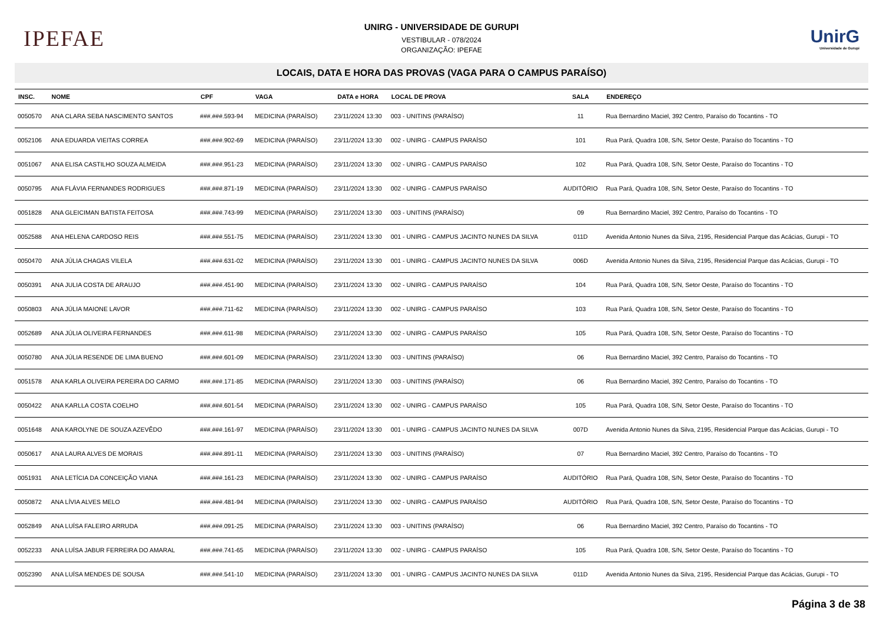IPEFAE
UNIRG - UNIVERSIDADE DE GURUPI
VESTIBULAR - 078/2024
ORGANIZAÇÃO: IPEFAE
UnirG
Universidade de Gurupi
LOCAIS, DATA E HORA DAS PROVAS (VAGA PARA O CAMPUS PARAÍSO)
| INSC. | NOME | CPF | VAGA | DATA e HORA | LOCAL DE PROVA | SALA | ENDEREÇO |
| --- | --- | --- | --- | --- | --- | --- | --- |
| 0050570 | ANA CLARA SEBA NASCIMENTO SANTOS | ###.###.593-94 | MEDICINA (PARAÍSO) | 23/11/2024 13:30 | 003 - UNITINS (PARAÍSO) | 11 | Rua Bernardino Maciel, 392 Centro, Paraíso do Tocantins - TO |
| 0052106 | ANA EDUARDA VIEITAS CORREA | ###.###.902-69 | MEDICINA (PARAÍSO) | 23/11/2024 13:30 | 002 - UNIRG - CAMPUS PARAÍSO | 101 | Rua Pará, Quadra 108, S/N, Setor Oeste, Paraíso do Tocantins - TO |
| 0051067 | ANA ELISA CASTILHO SOUZA ALMEIDA | ###.###.951-23 | MEDICINA (PARAÍSO) | 23/11/2024 13:30 | 002 - UNIRG - CAMPUS PARAÍSO | 102 | Rua Pará, Quadra 108, S/N, Setor Oeste, Paraíso do Tocantins - TO |
| 0050795 | ANA FLÁVIA FERNANDES RODRIGUES | ###.###.871-19 | MEDICINA (PARAÍSO) | 23/11/2024 13:30 | 002 - UNIRG - CAMPUS PARAÍSO | AUDITÓRIO | Rua Pará, Quadra 108, S/N, Setor Oeste, Paraíso do Tocantins - TO |
| 0051828 | ANA GLEICIMAN BATISTA FEITOSA | ###.###.743-99 | MEDICINA (PARAÍSO) | 23/11/2024 13:30 | 003 - UNITINS (PARAÍSO) | 09 | Rua Bernardino Maciel, 392 Centro, Paraíso do Tocantins - TO |
| 0052588 | ANA HELENA CARDOSO REIS | ###.###.551-75 | MEDICINA (PARAÍSO) | 23/11/2024 13:30 | 001 - UNIRG - CAMPUS JACINTO NUNES DA SILVA | 011D | Avenida Antonio Nunes da Silva, 2195, Residencial Parque das Acácias, Gurupi - TO |
| 0050470 | ANA JÚLIA CHAGAS VILELA | ###.###.631-02 | MEDICINA (PARAÍSO) | 23/11/2024 13:30 | 001 - UNIRG - CAMPUS JACINTO NUNES DA SILVA | 006D | Avenida Antonio Nunes da Silva, 2195, Residencial Parque das Acácias, Gurupi - TO |
| 0050391 | ANA JULIA COSTA DE ARAUJO | ###.###.451-90 | MEDICINA (PARAÍSO) | 23/11/2024 13:30 | 002 - UNIRG - CAMPUS PARAÍSO | 104 | Rua Pará, Quadra 108, S/N, Setor Oeste, Paraíso do Tocantins - TO |
| 0050803 | ANA JÚLIA MAIONE LAVOR | ###.###.711-62 | MEDICINA (PARAÍSO) | 23/11/2024 13:30 | 002 - UNIRG - CAMPUS PARAÍSO | 103 | Rua Pará, Quadra 108, S/N, Setor Oeste, Paraíso do Tocantins - TO |
| 0052689 | ANA JÚLIA OLIVEIRA FERNANDES | ###.###.611-98 | MEDICINA (PARAÍSO) | 23/11/2024 13:30 | 002 - UNIRG - CAMPUS PARAÍSO | 105 | Rua Pará, Quadra 108, S/N, Setor Oeste, Paraíso do Tocantins - TO |
| 0050780 | ANA JÚLIA RESENDE DE LIMA BUENO | ###.###.601-09 | MEDICINA (PARAÍSO) | 23/11/2024 13:30 | 003 - UNITINS (PARAÍSO) | 06 | Rua Bernardino Maciel, 392 Centro, Paraíso do Tocantins - TO |
| 0051578 | ANA KARLA OLIVEIRA PEREIRA DO CARMO | ###.###.171-85 | MEDICINA (PARAÍSO) | 23/11/2024 13:30 | 003 - UNITINS (PARAÍSO) | 06 | Rua Bernardino Maciel, 392 Centro, Paraíso do Tocantins - TO |
| 0050422 | ANA KARLLA COSTA COELHO | ###.###.601-54 | MEDICINA (PARAÍSO) | 23/11/2024 13:30 | 002 - UNIRG - CAMPUS PARAÍSO | 105 | Rua Pará, Quadra 108, S/N, Setor Oeste, Paraíso do Tocantins - TO |
| 0051648 | ANA KAROLYNE DE SOUZA AZEVÊDO | ###.###.161-97 | MEDICINA (PARAÍSO) | 23/11/2024 13:30 | 001 - UNIRG - CAMPUS JACINTO NUNES DA SILVA | 007D | Avenida Antonio Nunes da Silva, 2195, Residencial Parque das Acácias, Gurupi - TO |
| 0050617 | ANA LAURA ALVES DE MORAIS | ###.###.891-11 | MEDICINA (PARAÍSO) | 23/11/2024 13:30 | 003 - UNITINS (PARAÍSO) | 07 | Rua Bernardino Maciel, 392 Centro, Paraíso do Tocantins - TO |
| 0051931 | ANA LETÍCIA DA CONCEIÇÃO VIANA | ###.###.161-23 | MEDICINA (PARAÍSO) | 23/11/2024 13:30 | 002 - UNIRG - CAMPUS PARAÍSO | AUDITÓRIO | Rua Pará, Quadra 108, S/N, Setor Oeste, Paraíso do Tocantins - TO |
| 0050872 | ANA LÍVIA ALVES MELO | ###.###.481-94 | MEDICINA (PARAÍSO) | 23/11/2024 13:30 | 002 - UNIRG - CAMPUS PARAÍSO | AUDITÓRIO | Rua Pará, Quadra 108, S/N, Setor Oeste, Paraíso do Tocantins - TO |
| 0052849 | ANA LUÍSA FALEIRO ARRUDA | ###.###.091-25 | MEDICINA (PARAÍSO) | 23/11/2024 13:30 | 003 - UNITINS (PARAÍSO) | 06 | Rua Bernardino Maciel, 392 Centro, Paraíso do Tocantins - TO |
| 0052233 | ANA LUÍSA JABUR FERREIRA DO AMARAL | ###.###.741-65 | MEDICINA (PARAÍSO) | 23/11/2024 13:30 | 002 - UNIRG - CAMPUS PARAÍSO | 105 | Rua Pará, Quadra 108, S/N, Setor Oeste, Paraíso do Tocantins - TO |
| 0052390 | ANA LUÍSA MENDES DE SOUSA | ###.###.541-10 | MEDICINA (PARAÍSO) | 23/11/2024 13:30 | 001 - UNIRG - CAMPUS JACINTO NUNES DA SILVA | 011D | Avenida Antonio Nunes da Silva, 2195, Residencial Parque das Acácias, Gurupi - TO |
Página 3 de 38